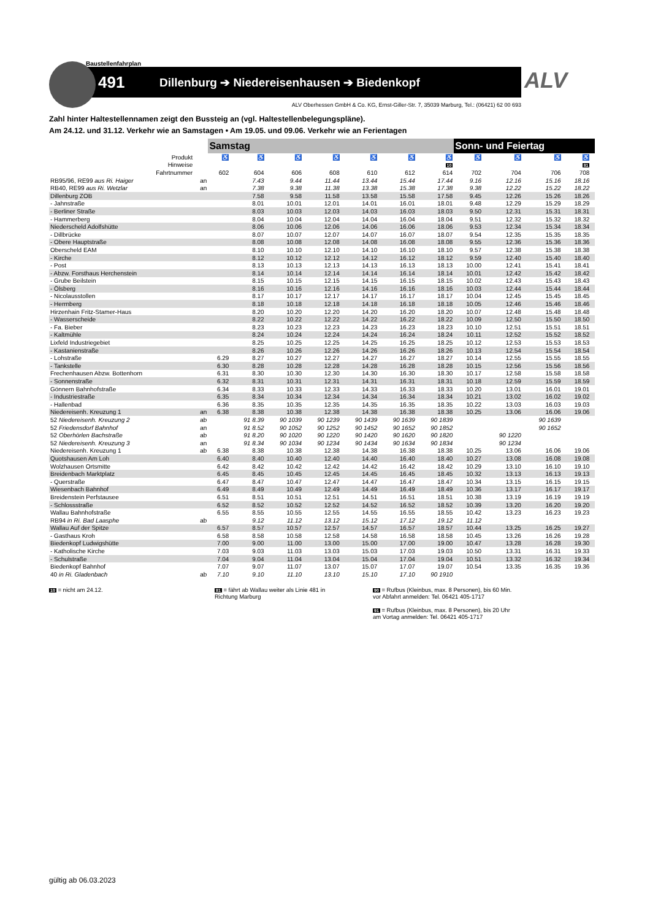Baustellenfahrplan
491 Dillenburg ➔ Niedereisenhausen ➔ Biedenkopf
ALV
ALV Oberhessen GmbH & Co. KG, Ernst-Giller-Str. 7, 35039 Marburg, Tel.: (06421) 62 00 693
Zahl hinter Haltestellennamen zeigt den Bussteig an (vgl. Haltestellenbelegungspläne).
Am 24.12. und 31.12. Verkehr wie an Samstagen • Am 19.05. und 09.06. Verkehr wie an Ferientagen
| | | Samstag | | | | | | | Sonn- und Feiertag | | | | |
| --- | --- | --- | --- | --- | --- | --- | --- | --- | --- | --- | --- | --- | --- |
| Produkt | | ♿ | ♿ | ♿ | ♿ | ♿ | ♿ | ♿ | ♿ | ♿ | ♿ | ♿ | |
| Hinweise | | | | | | | | 10 | | | | 81 | |
| Fahrtnummer | | 602 | 604 | 606 | 608 | 610 | 612 | 614 | 702 | 704 | 706 | 708 | |
| RB95/96, RE99 aus Ri. Haiger | an | | 7.43 | 9.44 | 11.44 | 13.44 | 15.44 | 17.44 | 9.16 | 12.16 | 15.16 | 18.16 | |
| RB40, RE99 aus Ri. Wetzlar | an | | 7.38 | 9.38 | 11.38 | 13.38 | 15.38 | 17.38 | 9.38 | 12.22 | 15.22 | 18.22 | |
| Dillenburg ZOB | | | 7.58 | 9.58 | 11.58 | 13.58 | 15.58 | 17.58 | 9.45 | 12.26 | 15.26 | 18.26 | |
| - Jahnstraße | | | 8.01 | 10.01 | 12.01 | 14.01 | 16.01 | 18.01 | 9.48 | 12.29 | 15.29 | 18.29 | |
| - Berliner Straße | | | 8.03 | 10.03 | 12.03 | 14.03 | 16.03 | 18.03 | 9.50 | 12.31 | 15.31 | 18.31 | |
| - Hammerberg | | | 8.04 | 10.04 | 12.04 | 14.04 | 16.04 | 18.04 | 9.51 | 12.32 | 15.32 | 18.32 | |
| Niederscheld Adolfshütte | | | 8.06 | 10.06 | 12.06 | 14.06 | 16.06 | 18.06 | 9.53 | 12.34 | 15.34 | 18.34 | |
| - Dillbrücke | | | 8.07 | 10.07 | 12.07 | 14.07 | 16.07 | 18.07 | 9.54 | 12.35 | 15.35 | 18.35 | |
| - Obere Hauptstraße | | | 8.08 | 10.08 | 12.08 | 14.08 | 16.08 | 18.08 | 9.55 | 12.36 | 15.36 | 18.36 | |
| Oberscheld EAM | | | 8.10 | 10.10 | 12.10 | 14.10 | 16.10 | 18.10 | 9.57 | 12.38 | 15.38 | 18.38 | |
| - Kirche | | | 8.12 | 10.12 | 12.12 | 14.12 | 16.12 | 18.12 | 9.59 | 12.40 | 15.40 | 18.40 | |
| - Post | | | 8.13 | 10.13 | 12.13 | 14.13 | 16.13 | 18.13 | 10.00 | 12.41 | 15.41 | 18.41 | |
| - Abzw. Forsthaus Herchenstein | | | 8.14 | 10.14 | 12.14 | 14.14 | 16.14 | 18.14 | 10.01 | 12.42 | 15.42 | 18.42 | |
| - Grube Beilstein | | | 8.15 | 10.15 | 12.15 | 14.15 | 16.15 | 18.15 | 10.02 | 12.43 | 15.43 | 18.43 | |
| - Ölsberg | | | 8.16 | 10.16 | 12.16 | 14.16 | 16.16 | 18.16 | 10.03 | 12.44 | 15.44 | 18.44 | |
| - Nicolausstollen | | | 8.17 | 10.17 | 12.17 | 14.17 | 16.17 | 18.17 | 10.04 | 12.45 | 15.45 | 18.45 | |
| - Herrnberg | | | 8.18 | 10.18 | 12.18 | 14.18 | 16.18 | 18.18 | 10.05 | 12.46 | 15.46 | 18.46 | |
| Hirzenhain Fritz-Stamer-Haus | | | 8.20 | 10.20 | 12.20 | 14.20 | 16.20 | 18.20 | 10.07 | 12.48 | 15.48 | 18.48 | |
| - Wasserscheide | | | 8.22 | 10.22 | 12.22 | 14.22 | 16.22 | 18.22 | 10.09 | 12.50 | 15.50 | 18.50 | |
| - Fa. Bieber | | | 8.23 | 10.23 | 12.23 | 14.23 | 16.23 | 18.23 | 10.10 | 12.51 | 15.51 | 18.51 | |
| - Kaltmühle | | | 8.24 | 10.24 | 12.24 | 14.24 | 16.24 | 18.24 | 10.11 | 12.52 | 15.52 | 18.52 | |
| Lixfeld Industriegebiet | | | 8.25 | 10.25 | 12.25 | 14.25 | 16.25 | 18.25 | 10.12 | 12.53 | 15.53 | 18.53 | |
| - Kastanienstraße | | | 8.26 | 10.26 | 12.26 | 14.26 | 16.26 | 18.26 | 10.13 | 12.54 | 15.54 | 18.54 | |
| - Lohstraße | | 6.29 | 8.27 | 10.27 | 12.27 | 14.27 | 16.27 | 18.27 | 10.14 | 12.55 | 15.55 | 18.55 | |
| - Tankstelle | | 6.30 | 8.28 | 10.28 | 12.28 | 14.28 | 16.28 | 18.28 | 10.15 | 12.56 | 15.56 | 18.56 | |
| Frechenhausen Abzw. Bottenhorn | | 6.31 | 8.30 | 10.30 | 12.30 | 14.30 | 16.30 | 18.30 | 10.17 | 12.58 | 15.58 | 18.58 | |
| - Sonnenstraße | | 6.32 | 8.31 | 10.31 | 12.31 | 14.31 | 16.31 | 18.31 | 10.18 | 12.59 | 15.59 | 18.59 | |
| Gönnern Bahnhofstraße | | 6.34 | 8.33 | 10.33 | 12.33 | 14.33 | 16.33 | 18.33 | 10.20 | 13.01 | 16.01 | 19.01 | |
| - Industriestraße | | 6.35 | 8.34 | 10.34 | 12.34 | 14.34 | 16.34 | 18.34 | 10.21 | 13.02 | 16.02 | 19.02 | |
| - Hallenbad | | 6.36 | 8.35 | 10.35 | 12.35 | 14.35 | 16.35 | 18.35 | 10.22 | 13.03 | 16.03 | 19.03 | |
| Niedereisenh. Kreuzung 1 | an | 6.38 | 8.38 | 10.38 | 12.38 | 14.38 | 16.38 | 18.38 | 10.25 | 13.06 | 16.06 | 19.06 | |
| 52 Niedereisenh. Kreuzung 2 | ab | | 91 8.39 | 90 1039 | 90 1239 | 90 1439 | 90 1639 | 90 1839 | | | 90 1639 | | |
| 52 Friedensdorf Bahnhof | an | | 91 8.52 | 90 1052 | 90 1252 | 90 1452 | 90 1652 | 90 1852 | | | 90 1652 | | |
| 52 Oberhörlen Bachstraße | ab | | 91 8.20 | 90 1020 | 90 1220 | 90 1420 | 90 1620 | 90 1820 | | 90 1220 | | | |
| 52 Niedereisenh. Kreuzung 3 | an | | 91 8.34 | 90 1034 | 90 1234 | 90 1434 | 90 1634 | 90 1834 | | 90 1234 | | | |
| Niedereisenh. Kreuzung 1 | ab | 6.38 | 8.38 | 10.38 | 12.38 | 14.38 | 16.38 | 18.38 | 10.25 | 13.06 | 16.06 | 19.06 | |
| Quotshausen Am Loh | | 6.40 | 8.40 | 10.40 | 12.40 | 14.40 | 16.40 | 18.40 | 10.27 | 13.08 | 16.08 | 19.08 | |
| Wolzhausen Ortsmitte | | 6.42 | 8.42 | 10.42 | 12.42 | 14.42 | 16.42 | 18.42 | 10.29 | 13.10 | 16.10 | 19.10 | |
| Breidenbach Marktplatz | | 6.45 | 8.45 | 10.45 | 12.45 | 14.45 | 16.45 | 18.45 | 10.32 | 13.13 | 16.13 | 19.13 | |
| - Querstraße | | 6.47 | 8.47 | 10.47 | 12.47 | 14.47 | 16.47 | 18.47 | 10.34 | 13.15 | 16.15 | 19.15 | |
| Wiesenbach Bahnhof | | 6.49 | 8.49 | 10.49 | 12.49 | 14.49 | 16.49 | 18.49 | 10.36 | 13.17 | 16.17 | 19.17 | |
| Breidenstein Perfstausee | | 6.51 | 8.51 | 10.51 | 12.51 | 14.51 | 16.51 | 18.51 | 10.38 | 13.19 | 16.19 | 19.19 | |
| - Schlossstraße | | 6.52 | 8.52 | 10.52 | 12.52 | 14.52 | 16.52 | 18.52 | 10.39 | 13.20 | 16.20 | 19.20 | |
| Wallau Bahnhofstraße | | 6.55 | 8.55 | 10.55 | 12.55 | 14.55 | 16.55 | 18.55 | 10.42 | 13.23 | 16.23 | 19.23 | |
| RB94 in Ri. Bad Laasphe | ab | | 9.12 | 11.12 | 13.12 | 15.12 | 17.12 | 19.12 | 11.12 | | | | |
| Wallau Auf der Spitze | | 6.57 | 8.57 | 10.57 | 12.57 | 14.57 | 16.57 | 18.57 | 10.44 | 13.25 | 16.25 | 19.27 | |
| - Gasthaus Kroh | | 6.58 | 8.58 | 10.58 | 12.58 | 14.58 | 16.58 | 18.58 | 10.45 | 13.26 | 16.26 | 19.28 | |
| Biedenkopf Ludwigshütte | | 7.00 | 9.00 | 11.00 | 13.00 | 15.00 | 17.00 | 19.00 | 10.47 | 13.28 | 16.28 | 19.30 | |
| - Katholische Kirche | | 7.03 | 9.03 | 11.03 | 13.03 | 15.03 | 17.03 | 19.03 | 10.50 | 13.31 | 16.31 | 19.33 | |
| - Schulstraße | | 7.04 | 9.04 | 11.04 | 13.04 | 15.04 | 17.04 | 19.04 | 10.51 | 13.32 | 16.32 | 19.34 | |
| Biedenkopf Bahnhof | | 7.07 | 9.07 | 11.07 | 13.07 | 15.07 | 17.07 | 19.07 | 10.54 | 13.35 | 16.35 | 19.36 | |
| 40 in Ri. Gladenbach | ab | 7.10 | 9.10 | 11.10 | 13.10 | 15.10 | 17.10 | 90 1910 | | | | | |
10 = nicht am 24.12.
81 = fährt ab Wallau weiter als Linie 481 in Richtung Marburg
90 = Rufbus (Kleinbus, max. 8 Personen), bis 60 Min. vor Abfahrt anmelden: Tel. 06421 405-1717
91 = Rufbus (Kleinbus, max. 8 Personen), bis 20 Uhr am Vortag anmelden: Tel. 06421 405-1717
gültig ab 06.03.2023